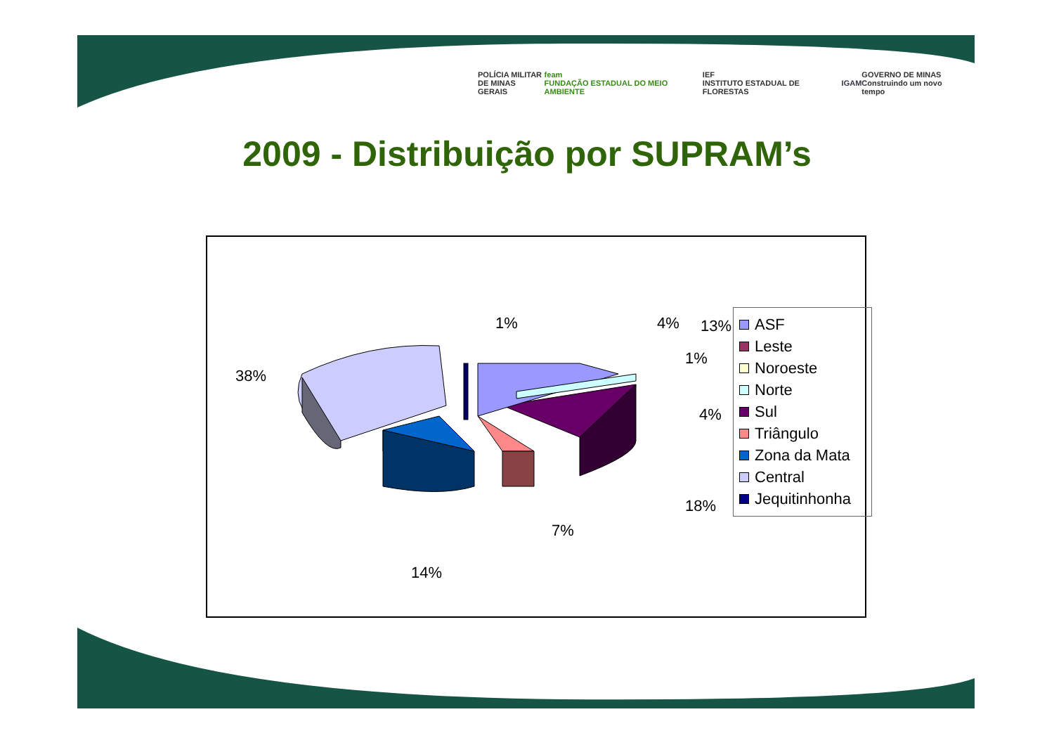POLÍCIA MILITAR
DE MINAS GERAIS
feam
FUNDAÇÃO ESTADUAL DO MEIO AMBIENTE
IEF
INSTITUTO ESTADUAL DE FLORESTAS
IGAM
GOVERNO DE MINAS
Construindo um novo tempo
2009 - Distribuição por SUPRAM’s
1% 13%
38%
4%
1%
4%
18%
7%
14%
ASF
Leste
Noroeste
Norte
Sul
Triângulo
Zona da Mata
Central
Jequitinhonha